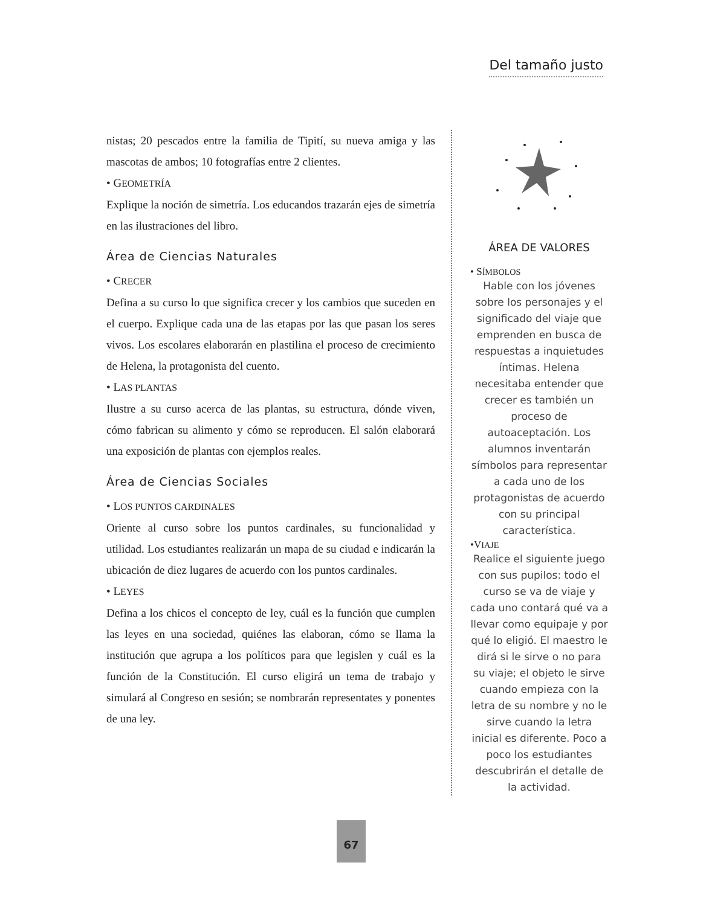Del tamaño justo
nistas; 20 pescados entre la familia de Tipití, su nueva amiga y las mascotas de ambos; 10 fotografías entre 2 clientes.
• GEOMETRÍA
Explique la noción de simetría. Los educandos trazarán ejes de simetría en las ilustraciones del libro.
Área de Ciencias Naturales
• CRECER
Defina a su curso lo que significa crecer y los cambios que suceden en el cuerpo. Explique cada una de las etapas por las que pasan los seres vivos. Los escolares elaborarán en plastilina el proceso de crecimiento de Helena, la protagonista del cuento.
• LAS PLANTAS
Ilustre a su curso acerca de las plantas, su estructura, dónde viven, cómo fabrican su alimento y cómo se reproducen. El salón elaborará una exposición de plantas con ejemplos reales.
Área de Ciencias Sociales
• LOS PUNTOS CARDINALES
Oriente al curso sobre los puntos cardinales, su funcionalidad y utilidad. Los estudiantes realizarán un mapa de su ciudad e indicarán la ubicación de diez lugares de acuerdo con los puntos cardinales.
• LEYES
Defina a los chicos el concepto de ley, cuál es la función que cumplen las leyes en una sociedad, quiénes las elaboran, cómo se llama la institución que agrupa a los políticos para que legislen y cuál es la función de la Constitución. El curso eligirá un tema de trabajo y simulará al Congreso en sesión; se nombrarán representates y ponentes de una ley.
ÁREA DE VALORES
• SÍMBOLOS
Hable con los jóvenes sobre los personajes y el significado del viaje que emprenden en busca de respuestas a inquietudes íntimas. Helena necesitaba entender que crecer es también un proceso de autoaceptación. Los alumnos inventarán símbolos para representar a cada uno de los protagonistas de acuerdo con su principal característica.
•VIAJE
Realice el siguiente juego con sus pupilos: todo el curso se va de viaje y cada uno contará qué va a llevar como equipaje y por qué lo eligió. El maestro le dirá si le sirve o no para su viaje; el objeto le sirve cuando empieza con la letra de su nombre y no le sirve cuando la letra inicial es diferente. Poco a poco los estudiantes descubrirán el detalle de la actividad.
67